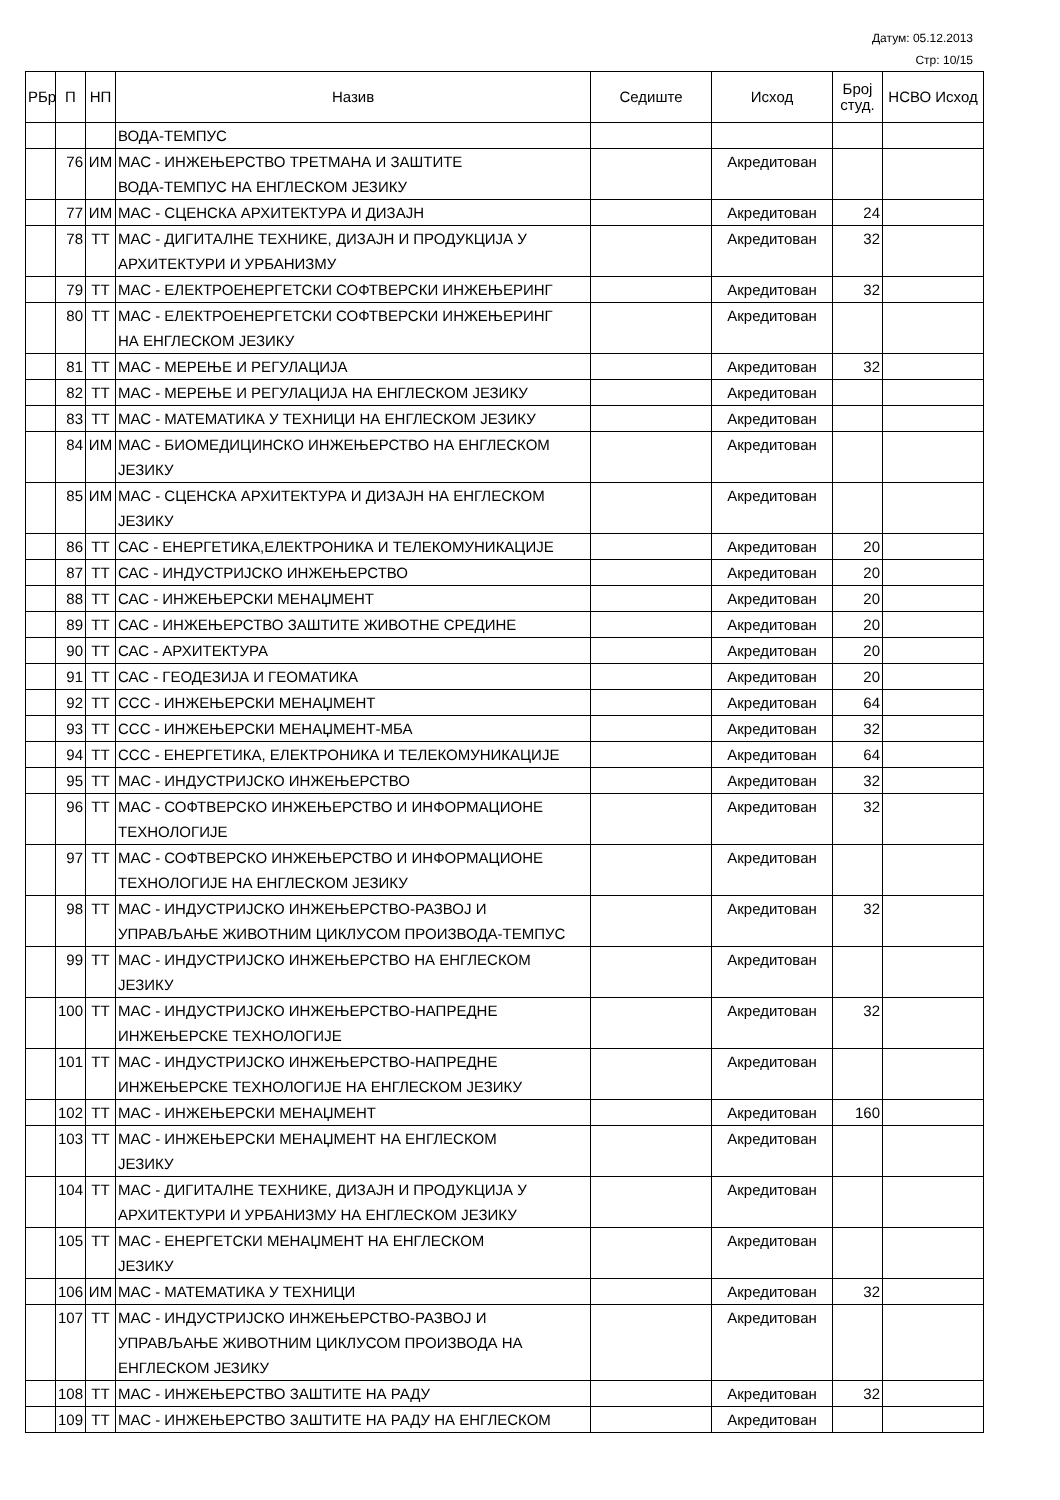Датум: 05.12.2013
Стр: 10/15
| РБр | П | НП | Назив | Седиште | Исход | Број студ. | НСВО Исход |
| --- | --- | --- | --- | --- | --- | --- | --- |
| | | | ВОДА-ТЕМПУС | | | | |
| | 76 | ИМ | МАС - ИНЖЕЊЕРСТВО ТРЕТМАНА И ЗАШТИТЕ ВОДА-ТЕМПУС НА ЕНГЛЕСКОМ ЈЕЗИКУ | | Акредитован | | |
| | 77 | ИМ | МАС - СЦЕНСКА АРХИТЕКТУРА И ДИЗАЈН | | Акредитован | 24 | |
| | 78 | ТТ | МАС - ДИГИТАЛНЕ ТЕХНИКЕ, ДИЗАЈН И ПРОДУКЦИЈА У АРХИТЕКТУРИ И УРБАНИЗМУ | | Акредитован | 32 | |
| | 79 | ТТ | МАС - ЕЛЕКТРОЕНЕРГЕТСКИ СОФТВЕРСКИ ИНЖЕЊЕРИНГ | | Акредитован | 32 | |
| | 80 | ТТ | МАС - ЕЛЕКТРОЕНЕРГЕТСКИ СОФТВЕРСКИ ИНЖЕЊЕРИНГ НА ЕНГЛЕСКОМ ЈЕЗИКУ | | Акредитован | | |
| | 81 | ТТ | МАС - МЕРЕЊЕ И РЕГУЛАЦИЈА | | Акредитован | 32 | |
| | 82 | ТТ | МАС - МЕРЕЊЕ И РЕГУЛАЦИЈА НА ЕНГЛЕСКОМ ЈЕЗИКУ | | Акредитован | | |
| | 83 | ТТ | МАС - МАТЕМАТИКА У ТЕХНИЦИ НА ЕНГЛЕСКОМ ЈЕЗИКУ | | Акредитован | | |
| | 84 | ИМ | МАС - БИОМЕДИЦИНСКО ИНЖЕЊЕРСТВО НА ЕНГЛЕСКОМ ЈЕЗИКУ | | Акредитован | | |
| | 85 | ИМ | МАС - СЦЕНСКА АРХИТЕКТУРА И ДИЗАЈН НА ЕНГЛЕСКОМ ЈЕЗИКУ | | Акредитован | | |
| | 86 | ТТ | САС - ЕНЕРГЕТИКА,ЕЛЕКТРОНИКА И ТЕЛЕКОМУНИКАЦИЈЕ | | Акредитован | 20 | |
| | 87 | ТТ | САС - ИНДУСТРИЈСКО ИНЖЕЊЕРСТВО | | Акредитован | 20 | |
| | 88 | ТТ | САС - ИНЖЕЊЕРСКИ МЕНАЏМЕНТ | | Акредитован | 20 | |
| | 89 | ТТ | САС - ИНЖЕЊЕРСТВО ЗАШТИТЕ ЖИВОТНЕ СРЕДИНЕ | | Акредитован | 20 | |
| | 90 | ТТ | САС - АРХИТЕКТУРА | | Акредитован | 20 | |
| | 91 | ТТ | САС - ГЕОДЕЗИЈА И ГЕОМАТИКА | | Акредитован | 20 | |
| | 92 | ТТ | ССС - ИНЖЕЊЕРСКИ МЕНАЏМЕНТ | | Акредитован | 64 | |
| | 93 | ТТ | ССС - ИНЖЕЊЕРСКИ МЕНАЏМЕНТ-МБА | | Акредитован | 32 | |
| | 94 | ТТ | ССС - ЕНЕРГЕТИКА, ЕЛЕКТРОНИКА И ТЕЛЕКОМУНИКАЦИЈЕ | | Акредитован | 64 | |
| | 95 | ТТ | МАС - ИНДУСТРИЈСКО ИНЖЕЊЕРСТВО | | Акредитован | 32 | |
| | 96 | ТТ | МАС - СОФТВЕРСКО ИНЖЕЊЕРСТВО И ИНФОРМАЦИОНЕ ТЕХНОЛОГИЈЕ | | Акредитован | 32 | |
| | 97 | ТТ | МАС - СОФТВЕРСКО ИНЖЕЊЕРСТВО И ИНФОРМАЦИОНЕ ТЕХНОЛОГИЈЕ НА ЕНГЛЕСКОМ ЈЕЗИКУ | | Акредитован | | |
| | 98 | ТТ | МАС - ИНДУСТРИЈСКО ИНЖЕЊЕРСТВО-РАЗВОЈ И УПРАВЉАЊЕ ЖИВОТНИМ ЦИКЛУСОМ ПРОИЗВОДА-ТЕМПУС | | Акредитован | 32 | |
| | 99 | ТТ | МАС - ИНДУСТРИЈСКО ИНЖЕЊЕРСТВО НА ЕНГЛЕСКОМ ЈЕЗИКУ | | Акредитован | | |
| | 100 | ТТ | МАС - ИНДУСТРИЈСКО ИНЖЕЊЕРСТВО-НАПРЕДНЕ ИНЖЕЊЕРСКЕ ТЕХНОЛОГИЈЕ | | Акредитован | 32 | |
| | 101 | ТТ | МАС - ИНДУСТРИЈСКО ИНЖЕЊЕРСТВО-НАПРЕДНЕ ИНЖЕЊЕРСКЕ ТЕХНОЛОГИЈЕ НА ЕНГЛЕСКОМ ЈЕЗИКУ | | Акредитован | | |
| | 102 | ТТ | МАС - ИНЖЕЊЕРСКИ МЕНАЏМЕНТ | | Акредитован | 160 | |
| | 103 | ТТ | МАС - ИНЖЕЊЕРСКИ МЕНАЏМЕНТ НА ЕНГЛЕСКОМ ЈЕЗИКУ | | Акредитован | | |
| | 104 | ТТ | МАС - ДИГИТАЛНЕ ТЕХНИКЕ, ДИЗАЈН И ПРОДУКЦИЈА У АРХИТЕКТУРИ И УРБАНИЗМУ НА ЕНГЛЕСКОМ ЈЕЗИКУ | | Акредитован | | |
| | 105 | ТТ | МАС - ЕНЕРГЕТСКИ МЕНАЏМЕНТ НА ЕНГЛЕСКОМ ЈЕЗИКУ | | Акредитован | | |
| | 106 | ИМ | МАС - МАТЕМАТИКА У ТЕХНИЦИ | | Акредитован | 32 | |
| | 107 | ТТ | МАС - ИНДУСТРИЈСКО ИНЖЕЊЕРСТВО-РАЗВОЈ И УПРАВЉАЊЕ ЖИВОТНИМ ЦИКЛУСОМ ПРОИЗВОДА НА ЕНГЛЕСКОМ ЈЕЗИКУ | | Акредитован | | |
| | 108 | ТТ | МАС - ИНЖЕЊЕРСТВО ЗАШТИТЕ НА РАДУ | | Акредитован | 32 | |
| | 109 | ТТ | МАС - ИНЖЕЊЕРСТВО ЗАШТИТЕ НА РАДУ НА ЕНГЛЕСКОМ | | Акредитован | | |